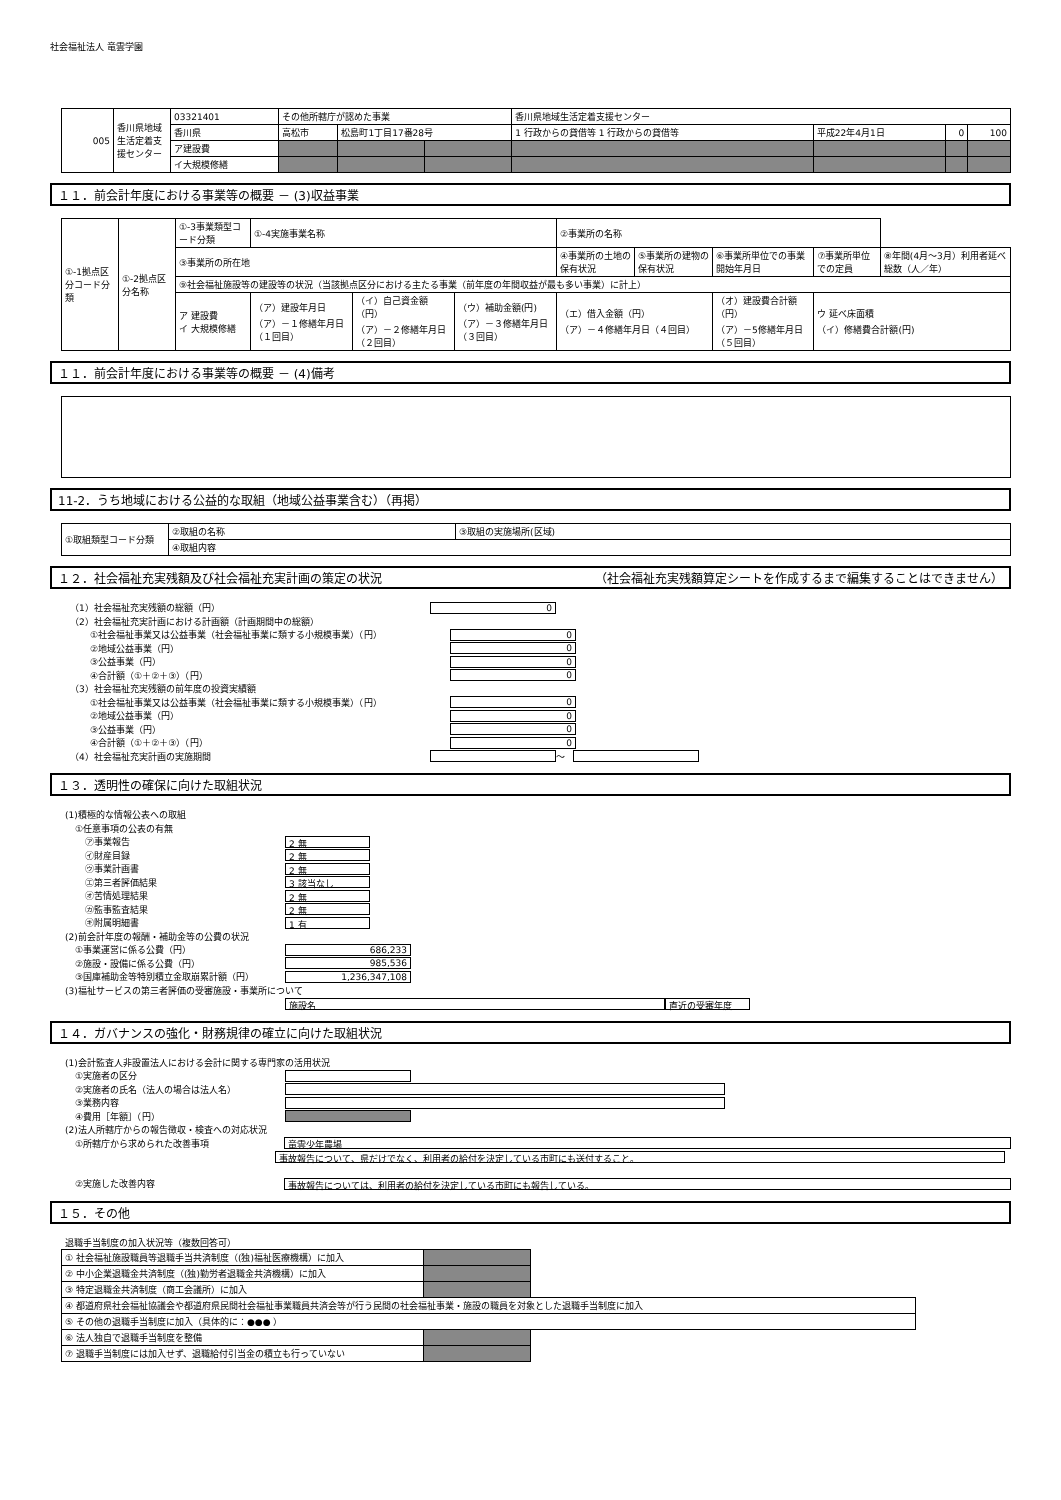社会福祉法人 竜雲学園
| 005 | 香川県地域生活定着支援センター | 03321401 | その他所轄庁が認めた事業 | | | 香川県地域生活定着支援センター | | | |
| | | 香川県 | 高松市 | 松島町1丁目17番28号 | | 1 行政からの貸借等 1 行政からの貸借等 | 平成22年4月1日 | 0 | 100 |
| | | ア建設費 | | | | | | | |
| | | イ大規模修繕 | | | | | | | |
１１．前会計年度における事業等の概要 － (3)収益事業
| ①-1拠点区分コード分類 | ①-2拠点区分名称 | ①-3事業類型コード分類 | ①-4実施事業名称 | | | ②事業所の名称 | | | | |
| | | ③事業所の所在地 | | | | ④事業所の土地の保有状況 | ⑤事業所の建物の保有状況 | ⑥事業所単位での事業開始年月日 | ⑦事業所単位での定員 | ⑧年間(4月～3月）利用者延べ総数（人／年） |
| | | ⑨社会福祉施設等の建設等の状況（当該拠点区分における主たる事業（前年度の年間収益が最も多い事業）に計上） | | | | | | | | |
| | | ア 建設費 イ 大規模修繕 | （ア）建設年月日 （ア）－１修繕年月日（１回目） | （イ）自己資金額（円） （ア）－２修繕年月日（２回目） | （ウ）補助金額(円) （ア）－３修繕年月日（３回目） | （エ）借入金額（円） （ア）－４修繕年月日（４回目） | | （オ）建設費合計額（円） （ア）－5修繕年月日（５回目） | ウ 延べ床面積 （イ）修繕費合計額(円) | |
１１．前会計年度における事業等の概要 － (4)備考
11-2．うち地域における公益的な取組（地域公益事業含む）（再掲）
| ①取組類型コード分類 | ②取組の名称 | ③取組の実施場所(区域) |
| | ④取組内容 | |
１２．社会福祉充実残額及び社会福祉充実計画の策定の状況 （社会福祉充実残額算定シートを作成するまで編集することはできません）
（1）社会福祉充実残額の総額（円） 0
（2）社会福祉充実計画における計画額（計画期間中の総額）
①社会福祉事業又は公益事業（社会福祉事業に類する小規模事業）（円） 0
②地域公益事業（円） 0
③公益事業（円） 0
④合計額（①＋②＋③）（円） 0
（3）社会福祉充実残額の前年度の投資実績額
①社会福祉事業又は公益事業（社会福祉事業に類する小規模事業）（円） 0
②地域公益事業（円） 0
③公益事業（円） 0
④合計額（①＋②＋③）（円） 0
（4）社会福祉充実計画の実施期間 ～
１３．透明性の確保に向けた取組状況
(1)積極的な情報公表への取組
①任意事項の公表の有無
㋐事業報告 2 無
㋑財産目録 2 無
㋒事業計画書 2 無
㋓第三者評価結果 3 該当なし
㋔苦情処理結果 2 無
㋕監事監査結果 2 無
㋖附属明細書 1 有
(2)前会計年度の報酬・補助金等の公費の状況
①事業運営に係る公費（円） 686,233
②施設・設備に係る公費（円） 985,536
③国庫補助金等特別積立金取崩累計額（円） 1,236,347,108
(3)福祉サービスの第三者評価の受審施設・事業所について
施設名 直近の受審年度
１４．ガバナンスの強化・財務規律の確立に向けた取組状況
(1)会計監査人非設置法人における会計に関する専門家の活用状況
①実施者の区分
②実施者の氏名（法人の場合は法人名）
③業務内容
④費用［年額］（円）
(2)法人所轄庁からの報告徴収・検査への対応状況
①所轄庁から求められた改善事項 竜雲少年農場
事故報告について、県だけでなく、利用者の給付を決定している市町にも送付すること。
②実施した改善内容 事故報告については、利用者の給付を決定している市町にも報告している。
１５．その他
退職手当制度の加入状況等（複数回答可）
| ① 社会福祉施設職員等退職手当共済制度（(独)福祉医療機構）に加入 | | |
| ② 中小企業退職金共済制度（(独)勤労者退職金共済機構）に加入 | | |
| ③ 特定退職金共済制度（商工会議所）に加入 | | |
| ④ 都道府県社会福祉協議会や都道府県民間社会福祉事業職員共済会等が行う民間の社会福祉事業・施設の職員を対象とした退職手当制度に加入 | | |
| ⑤ その他の退職手当制度に加入（具体的に：●●● ） | | |
| ⑥ 法人独自で退職手当制度を整備 | | |
| ⑦ 退職手当制度には加入せず、退職給付引当金の積立も行っていない | | |